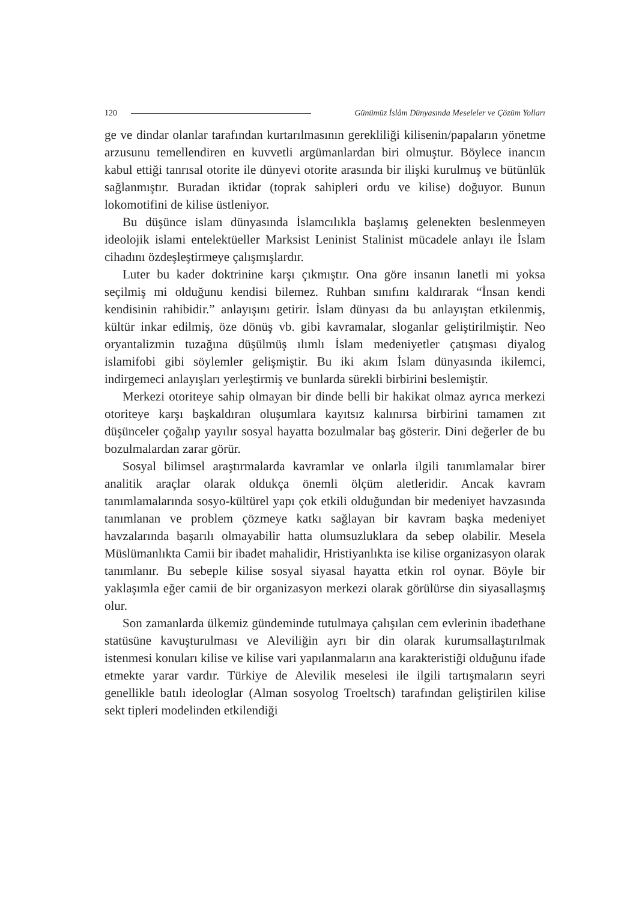120 Günümüz İslâm Dünyasında Meseleler ve Çözüm Yolları
ge ve dindar olanlar tarafından kurtarılmasının gerekliliği kilisenin/papaların yönetme arzusunu temellendiren en kuvvetli argümanlardan biri olmuştur. Böylece inancın kabul ettiği tanrısal otorite ile dünyevi otorite arasında bir ilişki kurulmuş ve bütünlük sağlanmıştır. Buradan iktidar (toprak sahipleri ordu ve kilise) doğuyor. Bunun lokomotifini de kilise üstleniyor.
Bu düşünce islam dünyasında İslamcılıkla başlamış gelenekten beslenmeyen ideolojik islami entelektüeller Marksist Leninist Stalinist mücadele anlayı ile İslam cihadını özdeşleştirmeye çalışmışlardır.
Luter bu kader doktrinine karşı çıkmıştır. Ona göre insanın lanetli mi yoksa seçilmiş mi olduğunu kendisi bilemez. Ruhban sınıfını kaldırarak “İnsan kendi kendisinin rahibidir.” anlayışını getirir. İslam dünyası da bu anlayıştan etkilenmiş, kültür inkar edilmiş, öze dönüş vb. gibi kavramalar, sloganlar geliştirilmiştir. Neo oryantalizmin tuzağına düşülmüş ılımlı İslam medeniyetler çatışması diyalog islamifobi gibi söylemler gelişmiştir. Bu iki akım İslam dünyasında ikilemci, indirgemeci anlayışları yerleştirmiş ve bunlarda sürekli birbirini beslemiştir.
Merkezi otoriteye sahip olmayan bir dinde belli bir hakikat olmaz ayrıca merkezi otoriteye karşı başkaldıran oluşumlara kayıtsız kalınırsa birbirini tamamen zıt düşünceler çoğalıp yayılır sosyal hayatta bozulmalar baş gösterir. Dini değerler de bu bozulmalardan zarar görür.
Sosyal bilimsel araştırmalarda kavramlar ve onlarla ilgili tanımlamalar birer analitik araçlar olarak oldukça önemli ölçüm aletleridir. Ancak kavram tanımlamalarında sosyo-kültürel yapı çok etkili olduğundan bir medeniyet havzasında tanımlanan ve problem çözmeye katkı sağlayan bir kavram başka medeniyet havzalarında başarılı olmayabilir hatta olumsuzluklara da sebep olabilir. Mesela Müslümanlıkta Camii bir ibadet mahalidir, Hristiyanlıkta ise kilise organizasyon olarak tanımlanır. Bu sebeple kilise sosyal siyasal hayatta etkin rol oynar. Böyle bir yaklaşımla eğer camii de bir organizasyon merkezi olarak görülürse din siyasallaşmış olur.
Son zamanlarda ülkemiz gündeminde tutulmaya çalışılan cem evlerinin ibadethane statüsüne kavuşturulması ve Aleviliğin ayrı bir din olarak kurumsallaştırılmak istenmesi konuları kilise ve kilise vari yapılanmaların ana karakteristiği olduğunu ifade etmekte yarar vardır. Türkiye de Alevilik meselesi ile ilgili tartışmaların seyri genellikle batılı ideologlar (Alman sosyolog Troeltsch) tarafından geliştirilen kilise sekt tipleri modelinden etkilendiği